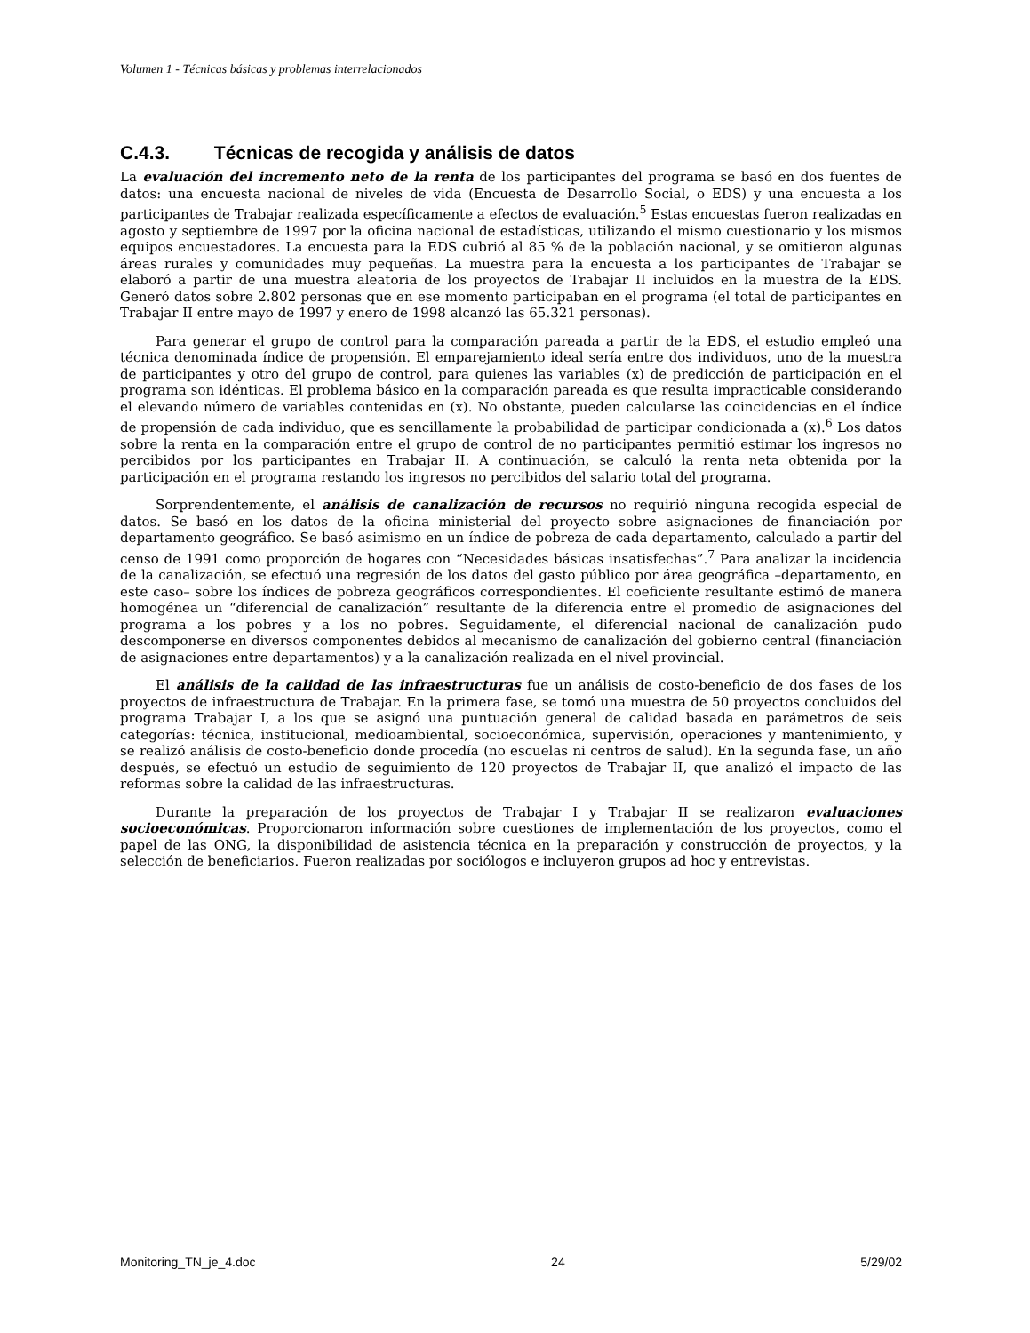Volumen 1 - Técnicas básicas y problemas interrelacionados
C.4.3. Técnicas de recogida y análisis de datos
La evaluación del incremento neto de la renta de los participantes del programa se basó en dos fuentes de datos: una encuesta nacional de niveles de vida (Encuesta de Desarrollo Social, o EDS) y una encuesta a los participantes de Trabajar realizada específicamente a efectos de evaluación.<sup>5</sup> Estas encuestas fueron realizadas en agosto y septiembre de 1997 por la oficina nacional de estadísticas, utilizando el mismo cuestionario y los mismos equipos encuestadores. La encuesta para la EDS cubrió al 85 % de la población nacional, y se omitieron algunas áreas rurales y comunidades muy pequeñas. La muestra para la encuesta a los participantes de Trabajar se elaboró a partir de una muestra aleatoria de los proyectos de Trabajar II incluidos en la muestra de la EDS. Generó datos sobre 2.802 personas que en ese momento participaban en el programa (el total de participantes en Trabajar II entre mayo de 1997 y enero de 1998 alcanzó las 65.321 personas).
Para generar el grupo de control para la comparación pareada a partir de la EDS, el estudio empleó una técnica denominada índice de propensión. El emparejamiento ideal sería entre dos individuos, uno de la muestra de participantes y otro del grupo de control, para quienes las variables (x) de predicción de participación en el programa son idénticas. El problema básico en la comparación pareada es que resulta impracticable considerando el elevando número de variables contenidas en (x). No obstante, pueden calcularse las coincidencias en el índice de propensión de cada individuo, que es sencillamente la probabilidad de participar condicionada a (x).<sup>6</sup> Los datos sobre la renta en la comparación entre el grupo de control de no participantes permitió estimar los ingresos no percibidos por los participantes en Trabajar II. A continuación, se calculó la renta neta obtenida por la participación en el programa restando los ingresos no percibidos del salario total del programa.
Sorprendentemente, el análisis de canalización de recursos no requirió ninguna recogida especial de datos. Se basó en los datos de la oficina ministerial del proyecto sobre asignaciones de financiación por departamento geográfico. Se basó asimismo en un índice de pobreza de cada departamento, calculado a partir del censo de 1991 como proporción de hogares con “Necesidades básicas insatisfechas”.<sup>7</sup> Para analizar la incidencia de la canalización, se efectuó una regresión de los datos del gasto público por área geográfica –departamento, en este caso– sobre los índices de pobreza geográficos correspondientes. El coeficiente resultante estimó de manera homogénea un “diferencial de canalización” resultante de la diferencia entre el promedio de asignaciones del programa a los pobres y a los no pobres. Seguidamente, el diferencial nacional de canalización pudo descomponerse en diversos componentes debidos al mecanismo de canalización del gobierno central (financiación de asignaciones entre departamentos) y a la canalización realizada en el nivel provincial.
El análisis de la calidad de las infraestructuras fue un análisis de costo-beneficio de dos fases de los proyectos de infraestructura de Trabajar. En la primera fase, se tomó una muestra de 50 proyectos concluidos del programa Trabajar I, a los que se asignó una puntuación general de calidad basada en parámetros de seis categorías: técnica, institucional, medioambiental, socioeconómica, supervisión, operaciones y mantenimiento, y se realizó análisis de costo-beneficio donde procedía (no escuelas ni centros de salud). En la segunda fase, un año después, se efectuó un estudio de seguimiento de 120 proyectos de Trabajar II, que analizó el impacto de las reformas sobre la calidad de las infraestructuras.
Durante la preparación de los proyectos de Trabajar I y Trabajar II se realizaron evaluaciones socioeconómicas. Proporcionaron información sobre cuestiones de implementación de los proyectos, como el papel de las ONG, la disponibilidad de asistencia técnica en la preparación y construcción de proyectos, y la selección de beneficiarios. Fueron realizadas por sociólogos e incluyeron grupos ad hoc y entrevistas.
Monitoring_TN_je_4.doc 24 5/29/02